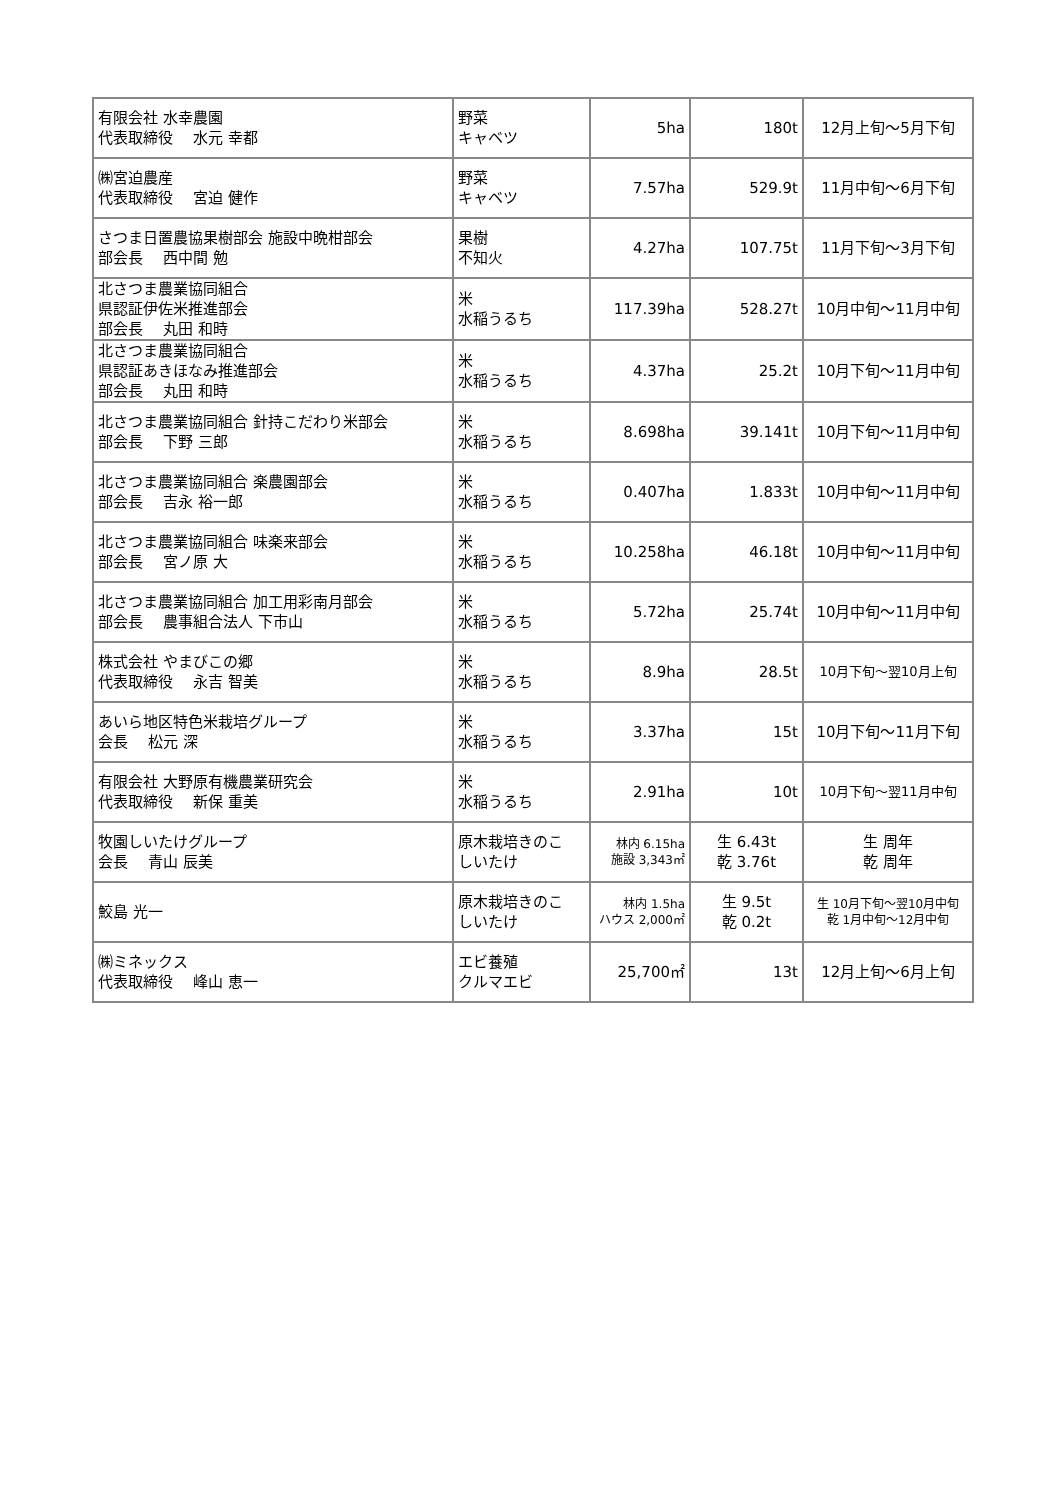| 有限会社 水幸農園 代表取締役 水元 幸都 | 野菜 キャベツ | 5ha | 180t | 12月上旬～5月下旬 |
| ㈱宮迫農産 代表取締役 宮迫 健作 | 野菜 キャベツ | 7.57ha | 529.9t | 11月中旬～6月下旬 |
| さつま日置農協果樹部会 施設中晩柑部会 部会長 西中間 勉 | 果樹 不知火 | 4.27ha | 107.75t | 11月下旬～3月下旬 |
| 北さつま農業協同組合 県認証伊佐米推進部会 部会長 丸田 和時 | 米 水稲うるち | 117.39ha | 528.27t | 10月中旬～11月中旬 |
| 北さつま農業協同組合 県認証あきほなみ推進部会 部会長 丸田 和時 | 米 水稲うるち | 4.37ha | 25.2t | 10月下旬～11月中旬 |
| 北さつま農業協同組合 針持こだわり米部会 部会長 下野 三郎 | 米 水稲うるち | 8.698ha | 39.141t | 10月下旬～11月中旬 |
| 北さつま農業協同組合 楽農園部会 部会長 吉永 裕一郎 | 米 水稲うるち | 0.407ha | 1.833t | 10月中旬～11月中旬 |
| 北さつま農業協同組合 味楽来部会 部会長 宮ノ原 大 | 米 水稲うるち | 10.258ha | 46.18t | 10月中旬～11月中旬 |
| 北さつま農業協同組合 加工用彩南月部会 部会長 農事組合法人 下市山 | 米 水稲うるち | 5.72ha | 25.74t | 10月中旬～11月中旬 |
| 株式会社 やまびこの郷 代表取締役 永吉 智美 | 米 水稲うるち | 8.9ha | 28.5t | 10月下旬～翌10月上旬 |
| あいら地区特色米栽培グループ 会長 松元 深 | 米 水稲うるち | 3.37ha | 15t | 10月下旬～11月下旬 |
| 有限会社 大野原有機農業研究会 代表取締役 新保 重美 | 米 水稲うるち | 2.91ha | 10t | 10月下旬～翌11月中旬 |
| 牧園しいたけグループ 会長 青山 辰美 | 原木栽培きのこ しいたけ | 林内 6.15ha 施設 3,343㎡ | 生 6.43t 乾 3.76t | 生 周年 乾 周年 |
| 鮫島 光一 | 原木栽培きのこ しいたけ | 林内 1.5ha ハウス 2,000㎡ | 生 9.5t 乾 0.2t | 生 10月下旬～翌10月中旬 乾 1月中旬～12月中旬 |
| ㈱ミネックス 代表取締役 峰山 恵一 | エビ養殖 クルマエビ | 25,700㎡ | 13t | 12月上旬～6月上旬 |